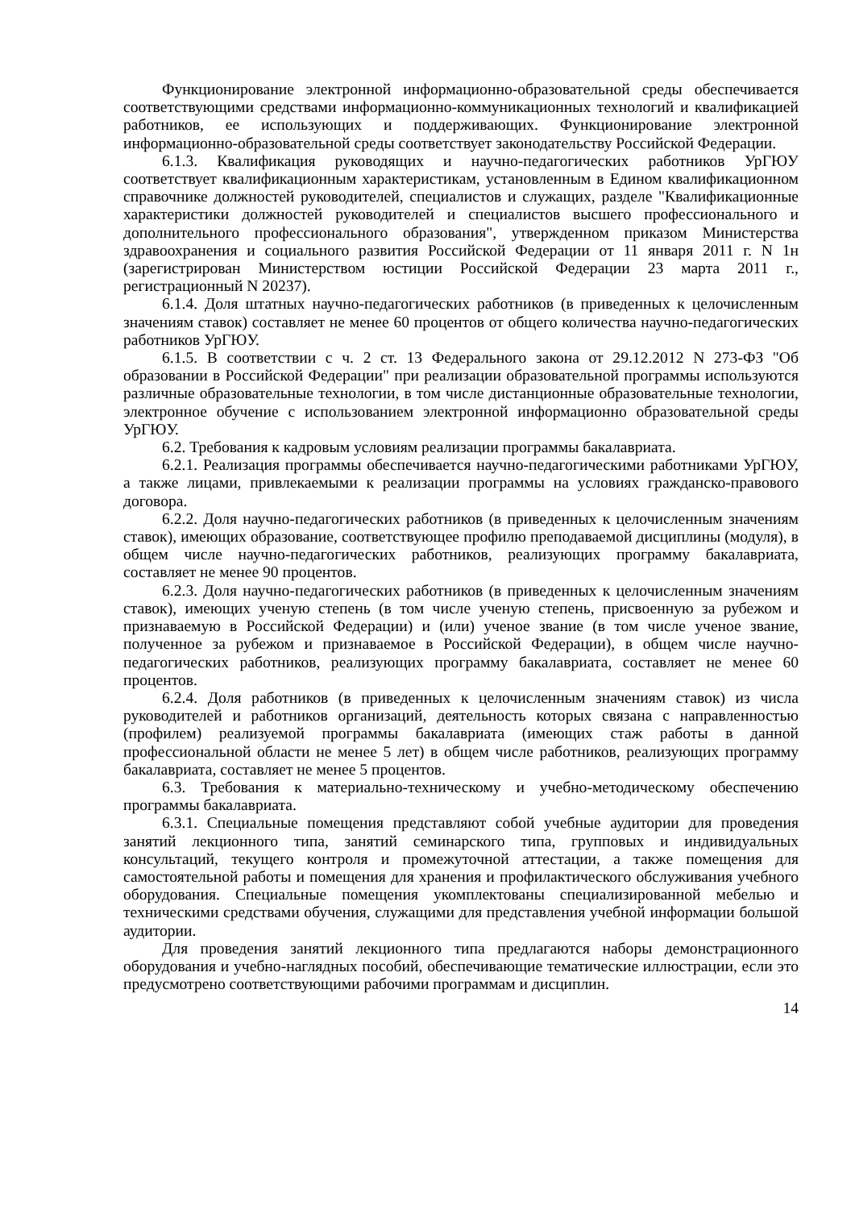Функционирование электронной информационно-образовательной среды обеспечивается соответствующими средствами информационно-коммуникационных технологий и квалификацией работников, ее использующих и поддерживающих. Функционирование электронной информационно-образовательной среды соответствует законодательству Российской Федерации.
6.1.3. Квалификация руководящих и научно-педагогических работников УрГЮУ соответствует квалификационным характеристикам, установленным в Едином квалификационном справочнике должностей руководителей, специалистов и служащих, разделе "Квалификационные характеристики должностей руководителей и специалистов высшего профессионального и дополнительного профессионального образования", утвержденном приказом Министерства здравоохранения и социального развития Российской Федерации от 11 января 2011 г. N 1н (зарегистрирован Министерством юстиции Российской Федерации 23 марта 2011 г., регистрационный N 20237).
6.1.4. Доля штатных научно-педагогических работников (в приведенных к целочисленным значениям ставок) составляет не менее 60 процентов от общего количества научно-педагогических работников УрГЮУ.
6.1.5. В соответствии с ч. 2 ст. 13 Федерального закона от 29.12.2012 N 273-ФЗ "Об образовании в Российской Федерации" при реализации образовательной программы используются различные образовательные технологии, в том числе дистанционные образовательные технологии, электронное обучение с использованием электронной информационно образовательной среды УрГЮУ.
6.2. Требования к кадровым условиям реализации программы бакалавриата.
6.2.1. Реализация программы обеспечивается научно-педагогическими работниками УрГЮУ, а также лицами, привлекаемыми к реализации программы на условиях гражданско-правового договора.
6.2.2. Доля научно-педагогических работников (в приведенных к целочисленным значениям ставок), имеющих образование, соответствующее профилю преподаваемой дисциплины (модуля), в общем числе научно-педагогических работников, реализующих программу бакалавриата, составляет не менее 90 процентов.
6.2.3. Доля научно-педагогических работников (в приведенных к целочисленным значениям ставок), имеющих ученую степень (в том числе ученую степень, присвоенную за рубежом и признаваемую в Российской Федерации) и (или) ученое звание (в том числе ученое звание, полученное за рубежом и признаваемое в Российской Федерации), в общем числе научно-педагогических работников, реализующих программу бакалавриата, составляет не менее 60 процентов.
6.2.4. Доля работников (в приведенных к целочисленным значениям ставок) из числа руководителей и работников организаций, деятельность которых связана с направленностью (профилем) реализуемой программы бакалавриата (имеющих стаж работы в данной профессиональной области не менее 5 лет) в общем числе работников, реализующих программу бакалавриата, составляет не менее 5 процентов.
6.3. Требования к материально-техническому и учебно-методическому обеспечению программы бакалавриата.
6.3.1. Специальные помещения представляют собой учебные аудитории для проведения занятий лекционного типа, занятий семинарского типа, групповых и индивидуальных консультаций, текущего контроля и промежуточной аттестации, а также помещения для самостоятельной работы и помещения для хранения и профилактического обслуживания учебного оборудования. Специальные помещения укомплектованы специализированной мебелью и техническими средствами обучения, служащими для представления учебной информации большой аудитории.
Для проведения занятий лекционного типа предлагаются наборы демонстрационного оборудования и учебно-наглядных пособий, обеспечивающие тематические иллюстрации, если это предусмотрено соответствующими рабочими программам и дисциплин.
14